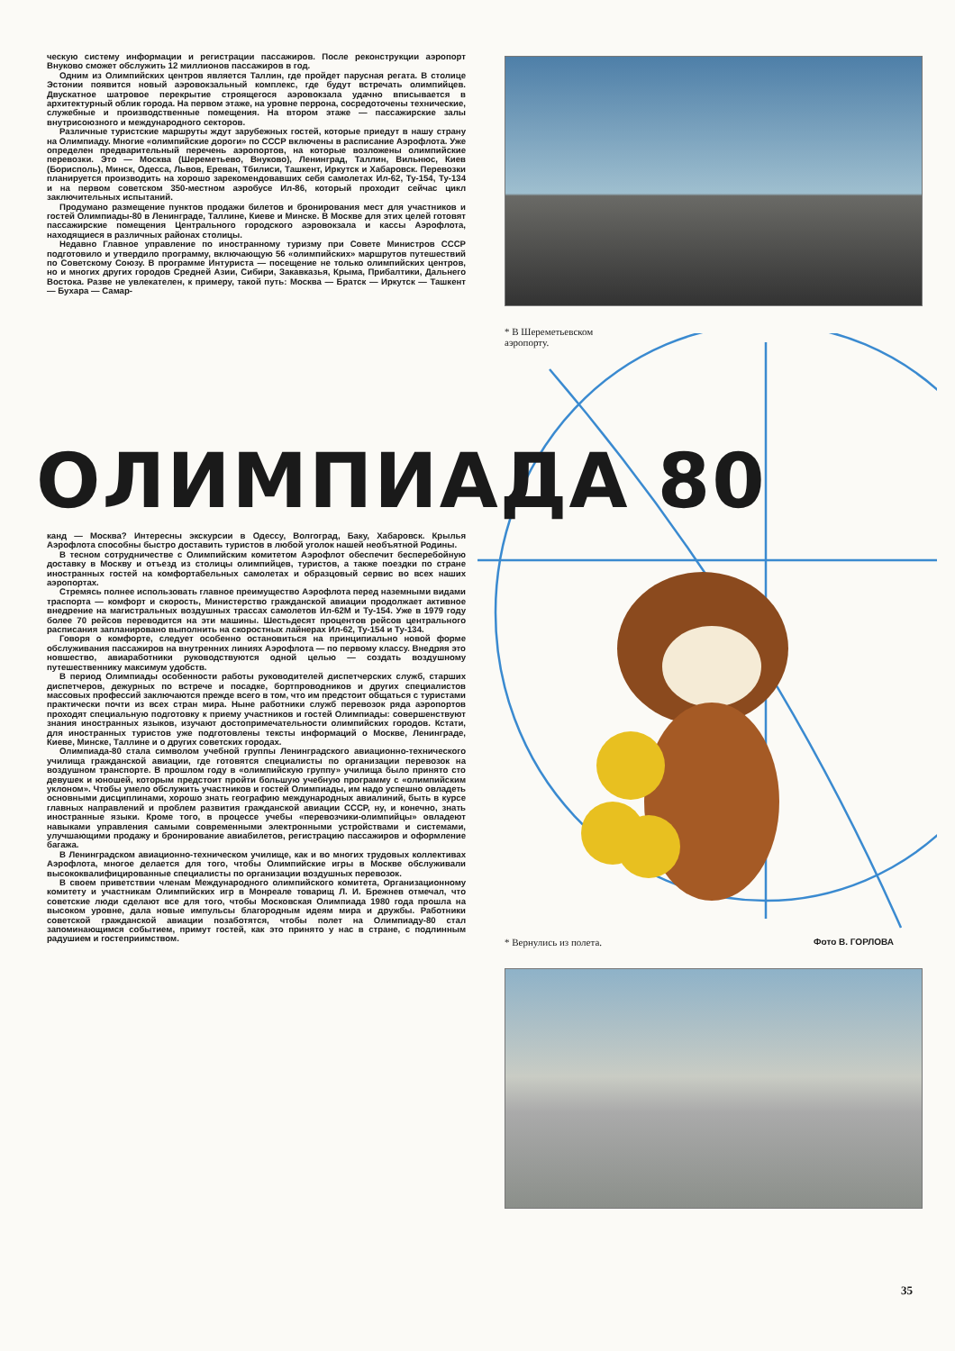ческую систему информации и регистрации пассажиров. После реконструкции аэропорт Внуково сможет обслужить 12 миллионов пассажиров в год.
Одним из Олимпийских центров является Таллин, где пройдет парусная регата. В столице Эстонии появится новый аэровокзальный комплекс, где будут встречать олимпийцев. Двускатное шатровое перекрытие строящегося аэровокзала удачно вписывается в архитектурный облик города. На первом этаже, на уровне перрона, сосредоточены технические, служебные и производственные помещения. На втором этаже — пассажирские залы внутрисоюзного и международного секторов.
Различные туристские маршруты ждут зарубежных гостей, которые приедут в нашу страну на Олимпиаду. Многие «олимпийские дороги» по СССР включены в расписание Аэрофлота. Уже определен предварительный перечень аэропортов, на которые возложены олимпийские перевозки. Это — Москва (Шереметьево, Внуково), Ленинград, Таллин, Вильнюс, Киев (Борисполь), Минск, Одесса, Львов, Ереван, Тбилиси, Ташкент, Иркутск и Хабаровск. Перевозки планируется производить на хорошо зарекомендовавших себя самолетах Ил-62, Ту-154, Ту-134 и на первом советском 350-местном аэробусе Ил-86, который проходит сейчас цикл заключительных испытаний.
Продумано размещение пунктов продажи билетов и бронирования мест для участников и гостей Олимпиады-80 в Ленинграде, Таллине, Киеве и Минске. В Москве для этих целей готовят пассажирские помещения Центрального городского аэровокзала и кассы Аэрофлота, находящиеся в различных районах столицы.
Недавно Главное управление по иностранному туризму при Совете Министров СССР подготовило и утвердило программу, включающую 56 «олимпийских» маршрутов путешествий по Советскому Союзу. В программе Интуриста — посещение не только олимпийских центров, но и многих других городов Средней Азии, Сибири, Закавказья, Крыма, Прибалтики, Дальнего Востока. Разве не увлекателен, к примеру, такой путь: Москва — Братск — Иркутск — Ташкент — Бухара — Самар-
* В Шереметьевском
аэропорту.
ОЛИМПИАДА 80
канд — Москва? Интересны экскурсии в Одессу, Волгоград, Баку, Хабаровск. Крылья Аэрофлота способны быстро доставить туристов в любой уголок нашей необъятной Родины.
В тесном сотрудничестве с Олимпийским комитетом Аэрофлот обеспечит бесперебойную доставку в Москву и отъезд из столицы олимпийцев, туристов, а также поездки по стране иностранных гостей на комфортабельных самолетах и образцовый сервис во всех наших аэропортах.
Стремясь полнее использовать главное преимущество Аэрофлота перед наземными видами траспорта — комфорт и скорость, Министерство гражданской авиации продолжает активное внедрение на магистральных воздушных трассах самолетов Ил-62М и Ту-154. Уже в 1979 году более 70 рейсов переводится на эти машины. Шестьдесят процентов рейсов центрального расписания запланировано выполнить на скоростных лайнерах Ил-62, Ту-154 и Ту-134.
Говоря о комфорте, следует особенно остановиться на принципиально новой форме обслуживания пассажиров на внутренних линиях Аэрофлота — по первому классу. Внедряя это новшество, авиаработники руководствуются одной целью — создать воздушному путешественнику максимум удобств.
В период Олимпиады особенности работы руководителей диспетчерских служб, старших диспетчеров, дежурных по встрече и посадке, бортпроводников и других специалистов массовых профессий заключаются прежде всего в том, что им предстоит общаться с туристами практически почти из всех стран мира. Ныне работники служб перевозок ряда аэропортов проходят специальную подготовку к приему участников и гостей Олимпиады: совершенствуют знания иностранных языков, изучают достопримечательности олимпийских городов. Кстати, для иностранных туристов уже подготовлены тексты информаций о Москве, Ленинграде, Киеве, Минске, Таллине и о других советских городах.
Олимпиада-80 стала символом учебной группы Ленинградского авиационно-технического училища гражданской авиации, где готовятся специалисты по организации перевозок на воздушном транспорте. В прошлом году в «олимпийскую группу» училища было принято сто девушек и юношей, которым предстоит пройти большую учебную программу с «олимпийским уклоном». Чтобы умело обслужить участников и гостей Олимпиады, им надо успешно овладеть основными дисциплинами, хорошо знать географию международных авиалиний, быть в курсе главных направлений и проблем развития гражданской авиации СССР, ну, и конечно, знать иностранные языки. Кроме того, в процессе учебы «перевозчики-олимпийцы» овладеют навыками управления самыми современными электронными устройствами и системами, улучшающими продажу и бронирование авиабилетов, регистрацию пассажиров и оформление багажа.
В Ленинградском авиационно-техническом училище, как и во многих трудовых коллективах Аэрофлота, многое делается для того, чтобы Олимпийские игры в Москве обслуживали высококвалифицированные специалисты по организации воздушных перевозок.
В своем приветствии членам Международного олимпийского комитета, Организационному комитету и участникам Олимпийских игр в Монреале товарищ Л. И. Брежнев отмечал, что советские люди сделают все для того, чтобы Московская Олимпиада 1980 года прошла на высоком уровне, дала новые импульсы благородным идеям мира и дружбы. Работники советской гражданской авиации позаботятся, чтобы полет на Олимпиаду-80 стал запоминающимся событием, примут гостей, как это принято у нас в стране, с подлинным радушием и гостеприимством.
* Вернулись из полета. Фото В. ГОРЛОВА
35